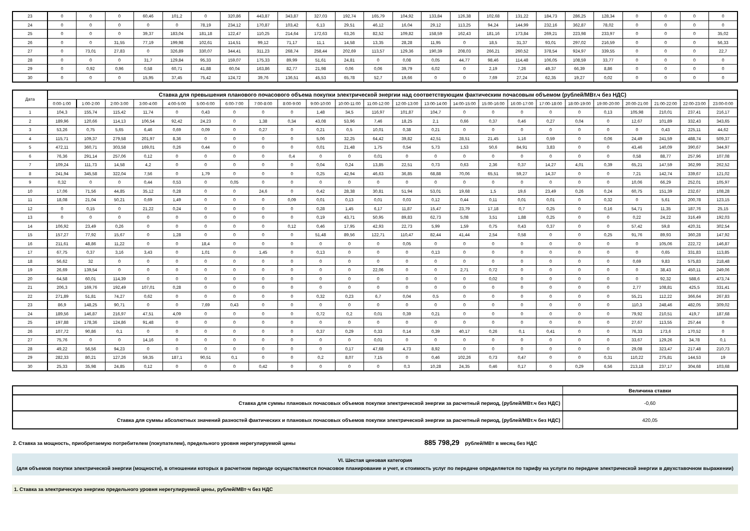| 23 | 0 | 0 | 0 | 60,46 | 101,2 | 0 | 320,86 | 443,87 | 343,87 | 327,03 | 192,74 | 165,79 | 104,92 | 133,84 | 126,38 | 102,68 | 131,22 | 184,73 | 286,25 | 128,34 | 0 | 0 | 0 | 0 |
| 24 | 0 | 0 | 0 | 0 | 0 | 78,19 | 234,12 | 170,87 | 103,42 | 6,13 | 29,51 | 46,12 | 16,04 | 29,12 | 113,25 | 94,24 | 144,99 | 232,16 | 362,87 | 78,02 | 0 | 0 | 0 | 0 |
| 25 | 0 | 0 | 0 | 39,37 | 183,04 | 181,18 | 122,47 | 110,25 | 214,64 | 172,63 | 63,26 | 82,52 | 109,82 | 158,59 | 162,43 | 181,16 | 173,84 | 269,21 | 223,98 | 233,97 | 0 | 0 | 0 | 35,02 |
| 26 | 0 | 0 | 31,55 | 77,19 | 199,98 | 102,61 | 114,51 | 99,12 | 71,17 | 11,1 | 14,58 | 13,35 | 28,28 | 11,95 | 0 | 18,5 | 31,37 | 93,01 | 297,02 | 216,59 | 0 | 0 | 0 | 56,33 |
| 27 | 0 | 73,01 | 27,83 | 0 | 326,89 | 330,07 | 344,41 | 311,23 | 268,74 | 258,44 | 202,69 | 113,57 | 129,36 | 190,39 | 208,03 | 266,21 | 260,52 | 378,54 | 924,97 | 339,55 | 0 | 0 | 0 | 22,7 |
| 28 | 0 | 0 | 0 | 31,7 | 129,84 | 95,33 | 159,07 | 175,33 | 89,99 | 51,61 | 24,81 | 0 | 0,08 | 0,05 | 44,77 | 98,46 | 114,48 | 106,05 | 108,59 | 33,77 | 0 | 0 | 0 | 0 |
| 29 | 0 | 0,92 | 0,96 | 0,58 | 60,71 | 41,88 | 60,04 | 163,86 | 82,77 | 21,98 | 0,06 | 0,06 | 39,79 | 6,02 | 0 | 2,19 | 7,26 | 49,37 | 66,39 | 8,86 | 0 | 0 | 0 | 0 |
| 30 | 0 | 0 | 0 | 15,95 | 37,45 | 75,42 | 124,72 | 39,76 | 136,51 | 45,53 | 65,78 | 52,7 | 19,66 | 0 | 0 | 7,69 | 27,24 | 62,35 | 19,27 | 0,02 | 0 | 0 | 0 | 0 |
| Дата | Ставка для превышения планового почасового объема покупки электрической энергии над соответствующим фактическим почасовым объемом (рублей/МВт.ч без НДС) | | | | | | | | | | | | | | | | | | | | | | | |
| --- | --- | --- | --- | --- | --- | --- | --- | --- | --- | --- | --- | --- | --- | --- | --- | --- | --- | --- | --- | --- | --- | --- | --- | --- |
| | 0:00-1:00 | 1:00-2:00 | 2:00-3:00 | 3:00-4:00 | 4:00-5:00 | 5:00-6:00 | 6:00-7:00 | 7:00-8:00 | 8:00-9:00 | 9:00-10:00 | 10:00-11:00 | 11:00-12:00 | 12:00-13:00 | 13:00-14:00 | 14:00-15:00 | 15:00-16:00 | 16:00-17:00 | 17:00-18:00 | 18:00-19:00 | 19:00-20:00 | 20:00-21:00 | 21:00-22:00 | 22:00-23:00 | 23:00-0:00 |
| 1 | 104,3 | 155,74 | 115,42 | 11,74 | 0 | 0,43 | 0 | 0 | 0 | 1,48 | 34,5 | 116,97 | 101,87 | 104,7 | 0 | 0 | 0 | 0 | 0 | 0,13 | 105,98 | 210,01 | 237,41 | 216,17 |
| 2 | 189,96 | 120,66 | 114,13 | 106,54 | 92,42 | 24,23 | 0 | 1,38 | 0,34 | 43,08 | 53,96 | 7,46 | 18,25 | 2,1 | 0,66 | 0,37 | 0,46 | 0,27 | 0,04 | 0 | 12,67 | 101,89 | 332,43 | 343,65 |
| 3 | 53,26 | 0,75 | 5,65 | 6,46 | 0,69 | 0,09 | 0 | 0,27 | 0 | 0,21 | 0,5 | 10,01 | 0,38 | 0,21 | 0 | 0 | 0 | 0 | 0 | 0 | 0 | 0,43 | 225,11 | 44,62 |
| 4 | 115,71 | 109,37 | 279,58 | 201,97 | 8,36 | 0 | 0 | 0 | 0 | 5,06 | 32,25 | 64,42 | 39,82 | 42,51 | 28,51 | 21,45 | 1,16 | 0,59 | 0 | 0,06 | 24,49 | 241,59 | 488,74 | 509,37 |
| 5 | 472,11 | 360,71 | 303,58 | 169,01 | 0,26 | 0,44 | 0 | 0 | 0 | 0,01 | 21,48 | 1,75 | 0,54 | 5,73 | 1,53 | 50,6 | 84,91 | 3,83 | 0 | 0 | 43,46 | 140,09 | 390,67 | 344,97 |
| 6 | 76,36 | 291,14 | 257,06 | 0,12 | 0 | 0 | 0 | 0 | 0,4 | 0 | 0 | 0,01 | 0 | 0 | 0 | 0 | 0 | 0 | 0 | 0 | 0,58 | 88,77 | 257,96 | 107,08 |
| 7 | 109,24 | 111,73 | 14,58 | 4,2 | 0 | 0 | 0 | 0 | 0 | 0,04 | 0,24 | 13,85 | 22,51 | 0,73 | 0,63 | 2,36 | 0,37 | 14,27 | 4,01 | 0,39 | 65,21 | 147,59 | 362,99 | 262,52 |
| 8 | 241,94 | 345,58 | 322,04 | 7,56 | 0 | 1,79 | 0 | 0 | 0 | 0,25 | 42,94 | 46,63 | 36,85 | 68,88 | 70,06 | 65,51 | 59,27 | 14,37 | 0 | 0 | 7,21 | 142,74 | 339,67 | 121,02 |
| 9 | 0,32 | 0 | 0 | 0,44 | 0,53 | 0 | 0,05 | 0 | 0 | 0 | 0 | 0 | 0 | 0 | 0 | 0 | 0 | 0 | 0 | 0 | 10,06 | 66,29 | 252,01 | 105,97 |
| 10 | 17,06 | 71,56 | 44,85 | 35,12 | 0,28 | 0 | 0 | 24,6 | 0 | 0,42 | 28,38 | 30,81 | 51,94 | 53,01 | 19,68 | 1,5 | 19,6 | 23,49 | 0,26 | 0,24 | 60,75 | 151,39 | 232,67 | 108,28 |
| 11 | 18,08 | 21,04 | 50,21 | 0,69 | 1,49 | 0 | 0 | 0 | 0,09 | 0,01 | 0,13 | 0,01 | 0,03 | 0,12 | 0,44 | 0,11 | 0,01 | 0,01 | 0 | 0,32 | 0 | 5,61 | 200,78 | 123,15 |
| 12 | 0 | 0,15 | 0 | 21,22 | 0,24 | 0 | 0 | 0 | 0 | 0,28 | 1,45 | 6,17 | 11,87 | 15,47 | 23,79 | 17,18 | 0,7 | 0,25 | 0 | 0,16 | 54,71 | 11,35 | 187,76 | 25,15 |
| 13 | 0 | 0 | 0 | 0 | 0 | 0 | 0 | 0 | 0 | 0,19 | 43,71 | 50,95 | 89,83 | 62,73 | 5,08 | 3,51 | 1,88 | 0,25 | 0 | 0 | 0,22 | 24,22 | 316,49 | 192,03 |
| 14 | 106,92 | 23,49 | 0,26 | 0 | 0 | 0 | 0 | 0 | 0,12 | 0,46 | 17,95 | 42,93 | 22,73 | 5,99 | 1,59 | 0,75 | 0,43 | 0,37 | 0 | 0 | 57,42 | 59,8 | 420,31 | 302,54 |
| 15 | 157,27 | 77,92 | 15,67 | 0 | 1,28 | 0 | 0 | 0 | 0 | 51,48 | 89,56 | 122,71 | 110,47 | 82,44 | 41,44 | 2,54 | 0,58 | 0 | 0 | 0,25 | 91,76 | 89,93 | 360,28 | 147,92 |
| 16 | 211,61 | 48,86 | 11,22 | 0 | 0 | 18,4 | 0 | 0 | 0 | 0 | 0 | 0 | 0,05 | 0 | 0 | 0 | 0 | 0 | 0 | 0 | 0 | 105,06 | 222,72 | 146,87 |
| 17 | 67,75 | 0,37 | 3,16 | 3,43 | 0 | 1,01 | 0 | 1,45 | 0 | 0,13 | 0 | 0 | 0 | 0,13 | 0 | 0 | 0 | 0 | 0 | 0 | 0 | 0,65 | 331,83 | 113,85 |
| 18 | 56,62 | 32 | 0 | 0 | 0 | 0 | 0 | 0 | 0 | 0 | 0 | 0 | 0 | 0 | 0 | 0 | 0 | 0 | 0 | 0 | 0,69 | 9,83 | 575,83 | 218,48 |
| 19 | 26,69 | 139,54 | 0 | 0 | 0 | 0 | 0 | 0 | 0 | 0 | 0 | 22,06 | 0 | 0 | 2,71 | 0,72 | 0 | 0 | 0 | 0 | 0 | 38,43 | 450,11 | 249,06 |
| 20 | 64,58 | 60,01 | 114,39 | 0 | 0 | 0 | 0 | 0 | 0 | 0 | 0 | 0 | 0 | 0 | 0 | 0,02 | 0 | 0 | 0 | 0 | 0 | 92,32 | 588,6 | 473,74 |
| 21 | 206,3 | 169,76 | 192,49 | 107,01 | 0,28 | 0 | 0 | 0 | 0 | 0 | 0 | 0 | 0 | 0 | 0 | 0 | 0 | 0 | 0 | 0 | 2,77 | 108,81 | 425,5 | 331,41 |
| 22 | 271,89 | 51,81 | 74,27 | 0,62 | 0 | 0 | 0 | 0 | 0 | 0,32 | 0,23 | 6,7 | 0,04 | 0,5 | 0 | 0 | 0 | 0 | 0 | 0 | 55,21 | 112,22 | 366,64 | 267,83 |
| 23 | 86,9 | 148,25 | 90,71 | 0 | 0 | 7,69 | 0,43 | 0 | 0 | 0 | 0 | 0 | 0 | 0 | 0 | 0 | 0 | 0 | 0 | 0 | 110,3 | 248,46 | 482,05 | 309,02 |
| 24 | 189,56 | 146,87 | 216,97 | 47,51 | 4,09 | 0 | 0 | 0 | 0 | 0,72 | 0,2 | 0,01 | 0,39 | 0,21 | 0 | 0 | 0 | 0 | 0 | 0 | 79,92 | 210,51 | 419,7 | 187,68 |
| 25 | 197,88 | 178,36 | 124,86 | 91,48 | 0 | 0 | 0 | 0 | 0 | 0 | 0 | 0 | 0 | 0 | 0 | 0 | 0 | 0 | 0 | 0 | 27,67 | 113,55 | 257,44 | 0 |
| 26 | 107,72 | 90,86 | 0,1 | 0 | 0 | 0 | 0 | 0 | 0 | 0,37 | 0,29 | 0,33 | 0,14 | 0,39 | 40,17 | 0,26 | 0,1 | 0,41 | 0 | 0 | 76,33 | 173,6 | 170,52 | 0 |
| 27 | 75,76 | 0 | 0 | 14,16 | 0 | 0 | 0 | 0 | 0 | 0 | 0 | 0,01 | 0 | 0 | 0 | 0 | 0 | 0 | 0 | 0 | 33,67 | 129,26 | 34,78 | 0,1 |
| 28 | 49,22 | 56,56 | 94,23 | 0 | 0 | 0 | 0 | 0 | 0 | 0 | 0,17 | 47,68 | 4,73 | 8,92 | 0 | 0 | 0 | 0 | 0 | 0 | 29,08 | 323,47 | 217,48 | 210,73 |
| 29 | 282,33 | 80,21 | 127,26 | 59,35 | 187,1 | 90,51 | 0,1 | 0 | 0 | 0,2 | 8,07 | 7,15 | 0 | 0,46 | 102,26 | 0,73 | 0,47 | 0 | 0 | 0,31 | 110,22 | 275,81 | 144,53 | 19 |
| 30 | 25,33 | 35,98 | 24,85 | 0,12 | 0 | 0 | 0 | 0,42 | 0 | 0 | 0 | 0 | 0,3 | 10,28 | 24,35 | 0,46 | 0,17 | 0 | 0,29 | 6,56 | 213,18 | 237,17 | 304,68 | 103,68 |
| | Величина ставки |
| Ставка для суммы плановых почасовых объемов покупки электрической энергии за расчетный период, (рублей/МВт.ч без НДС) | -0,60 |
| Ставка для суммы абсолютных значений разностей фактических и плановых почасовых объемов покупки электрической энергии за расчетный период, (рублей/МВт.ч без НДС) | 420,05 |
2. Ставка за мощность, приобретаемую потребителем (покупателем), предельного уровня нерегулируемой цены 885 798,29 рублей/МВт в месяц без НДС
VI. Шестая ценовая категория
(для объемов покупки электрической энергии (мощности), в отношении которых в расчетном периоде осуществляются почасовое планирование и учет, и стоимость услуг по передаче определяется по тарифу на услуги по передаче электрической энергии в двухставочном выражении)
1. Ставка за электрическую энергию предельного уровня нерегулируемой цены, рублей/МВт·ч без НДС